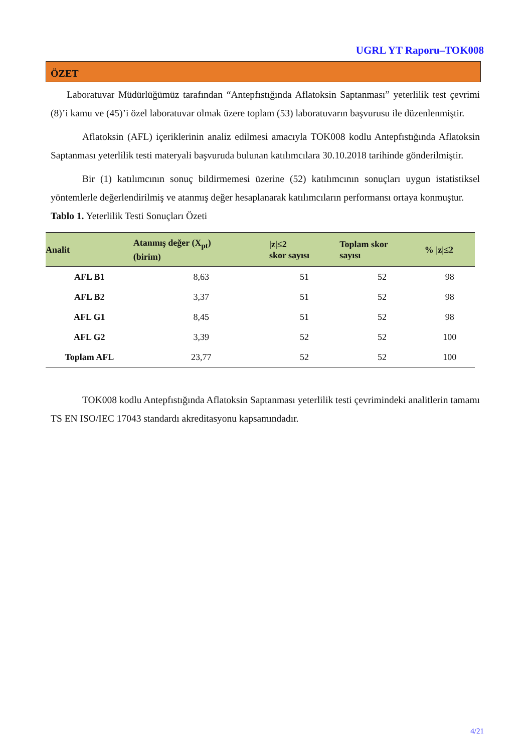UGRL YT Raporu–TOK008
ÖZET
Laboratuvar Müdürlüğümüz tarafından “Antepfıstığında Aflatoksin Saptanması” yeterlilik test çevrimi (8)’i kamu ve (45)’i özel laboratuvar olmak üzere toplam (53) laboratuvarın başvurusu ile düzenlenmiştir.
Aflatoksin (AFL) içeriklerinin analiz edilmesi amacıyla TOK008 kodlu Antepfıstığında Aflatoksin Saptanması yeterlilik testi materyali başvuruda bulunan katılımcılara 30.10.2018 tarihinde gönderilmiştir.
Bir (1) katılımcının sonuç bildirmemesi üzerine (52) katılımcının sonuçları uygun istatistiksel yöntemlerle değerlendirilmiş ve atanmış değer hesaplanarak katılımcıların performansı ortaya konmuştur.
Tablo 1. Yeterlilik Testi Sonuçları Özeti
| Analit | Atanmış değer (X<sub>pt</sub>) (birim) | /z/≤2 skor sayısı | Toplam skor sayısı | % /z/≤2 |
| --- | --- | --- | --- | --- |
| AFL B1 | 8,63 | 51 | 52 | 98 |
| AFL B2 | 3,37 | 51 | 52 | 98 |
| AFL G1 | 8,45 | 51 | 52 | 98 |
| AFL G2 | 3,39 | 52 | 52 | 100 |
| Toplam AFL | 23,77 | 52 | 52 | 100 |
TOK008 kodlu Antepfıstığında Aflatoksin Saptanması yeterlilik testi çevrimindeki analitlerin tamamı TS EN ISO/IEC 17043 standardı akreditasyonu kapsamındadır.
4/21